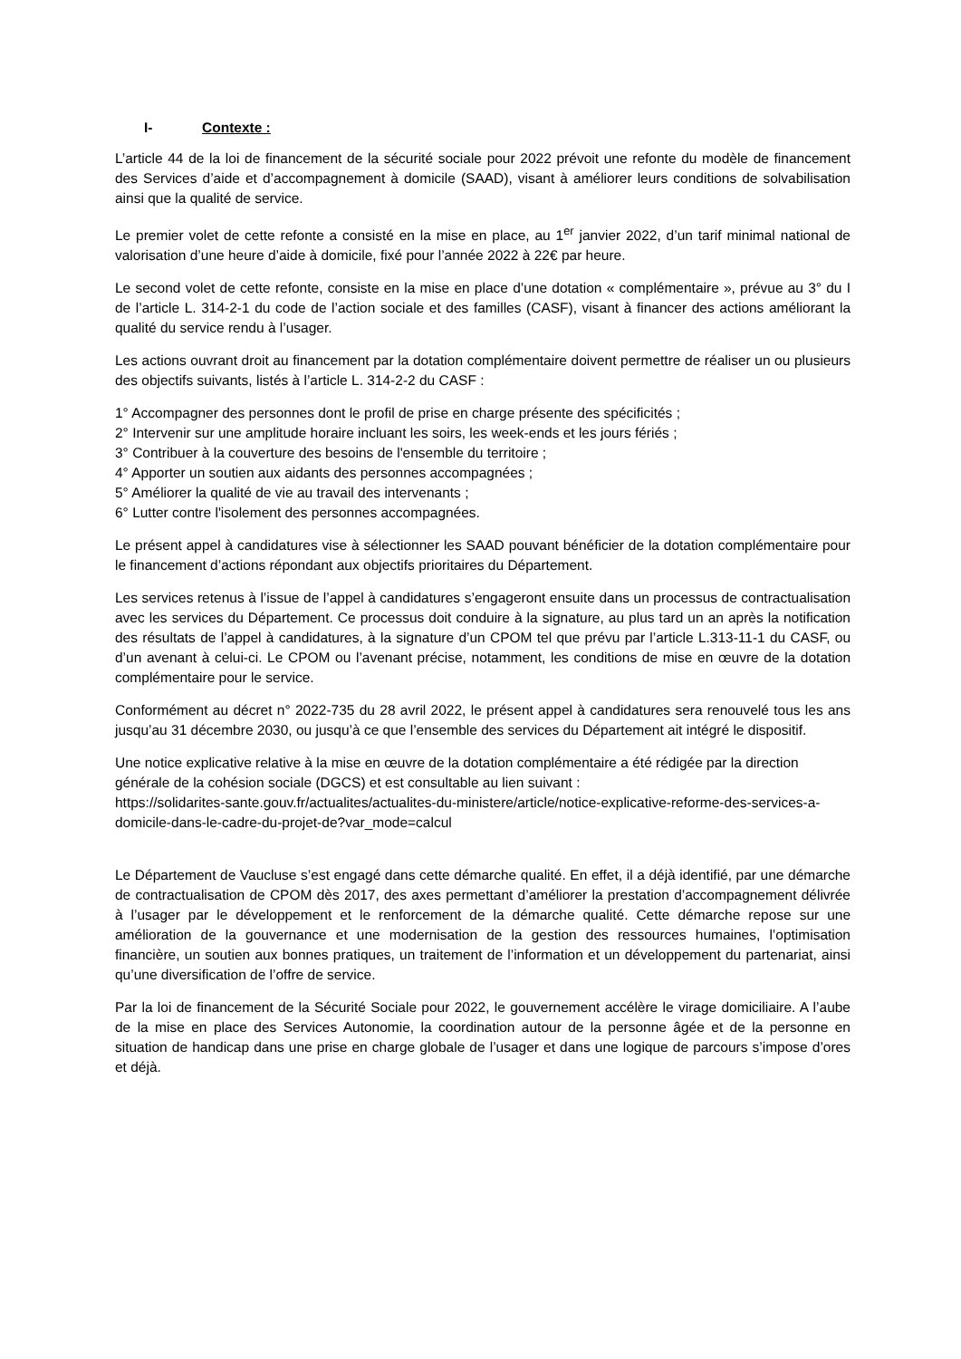I- Contexte :
L’article 44 de la loi de financement de la sécurité sociale pour 2022 prévoit une refonte du modèle de financement des Services d’aide et d’accompagnement à domicile (SAAD), visant à améliorer leurs conditions de solvabilisation ainsi que la qualité de service.
Le premier volet de cette refonte a consisté en la mise en place, au 1<sup>er</sup> janvier 2022, d’un tarif minimal national de valorisation d’une heure d’aide à domicile, fixé pour l’année 2022 à 22€ par heure.
Le second volet de cette refonte, consiste en la mise en place d’une dotation « complémentaire », prévue au 3° du I de l’article L. 314-2-1 du code de l’action sociale et des familles (CASF), visant à financer des actions améliorant la qualité du service rendu à l’usager.
Les actions ouvrant droit au financement par la dotation complémentaire doivent permettre de réaliser un ou plusieurs des objectifs suivants, listés à l’article L. 314-2-2 du CASF :
1° Accompagner des personnes dont le profil de prise en charge présente des spécificités ;
2° Intervenir sur une amplitude horaire incluant les soirs, les week-ends et les jours fériés ;
3° Contribuer à la couverture des besoins de l'ensemble du territoire ;
4° Apporter un soutien aux aidants des personnes accompagnées ;
5° Améliorer la qualité de vie au travail des intervenants ;
6° Lutter contre l'isolement des personnes accompagnées.
Le présent appel à candidatures vise à sélectionner les SAAD pouvant bénéficier de la dotation complémentaire pour le financement d’actions répondant aux objectifs prioritaires du Département.
Les services retenus à l’issue de l’appel à candidatures s’engageront ensuite dans un processus de contractualisation avec les services du Département. Ce processus doit conduire à la signature, au plus tard un an après la notification des résultats de l’appel à candidatures, à la signature d’un CPOM tel que prévu par l’article L.313-11-1 du CASF, ou d’un avenant à celui-ci. Le CPOM ou l’avenant précise, notamment, les conditions de mise en œuvre de la dotation complémentaire pour le service.
Conformément au décret n° 2022-735 du 28 avril 2022, le présent appel à candidatures sera renouvelé tous les ans jusqu’au 31 décembre 2030, ou jusqu’à ce que l’ensemble des services du Département ait intégré le dispositif.
Une notice explicative relative à la mise en œuvre de la dotation complémentaire a été rédigée par la direction générale de la cohésion sociale (DGCS) et est consultable au lien suivant :
https://solidarites-sante.gouv.fr/actualites/actualites-du-ministere/article/notice-explicative-reforme-des-services-a-domicile-dans-le-cadre-du-projet-de?var_mode=calcul
Le Département de Vaucluse s’est engagé dans cette démarche qualité. En effet, il a déjà identifié, par une démarche de contractualisation de CPOM dès 2017, des axes permettant d’améliorer la prestation d’accompagnement délivrée à l’usager par le développement et le renforcement de la démarche qualité. Cette démarche repose sur une amélioration de la gouvernance et une modernisation de la gestion des ressources humaines, l’optimisation financière, un soutien aux bonnes pratiques, un traitement de l’information et un développement du partenariat, ainsi qu’une diversification de l’offre de service.
Par la loi de financement de la Sécurité Sociale pour 2022, le gouvernement accélère le virage domiciliaire. A l’aube de la mise en place des Services Autonomie, la coordination autour de la personne âgée et de la personne en situation de handicap dans une prise en charge globale de l’usager et dans une logique de parcours s’impose d’ores et déjà.